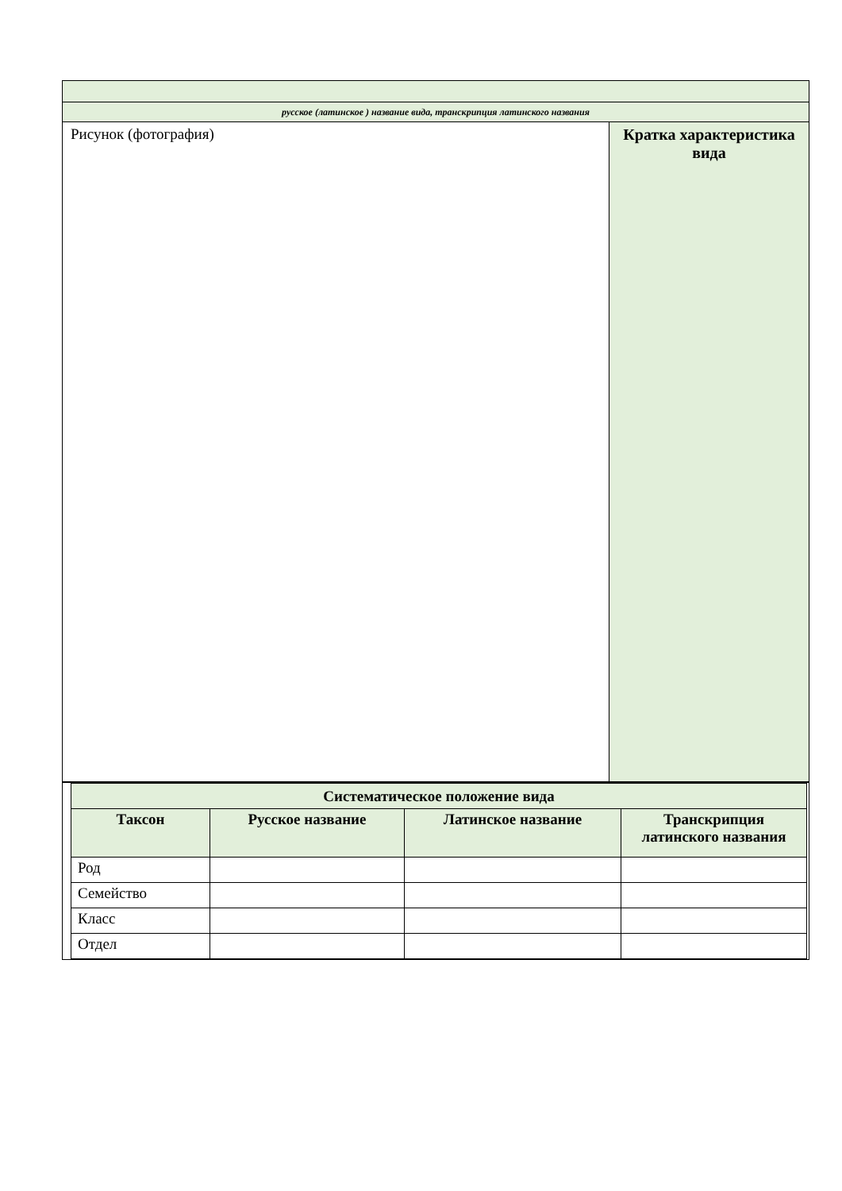| русское (латинское ) название вида, транскрипция латинского названия | |
| Рисунок (фотография) | Кратка характеристика вида |
| / Систематическое положение вида / / / / / --- / --- / --- / --- / / Таксон / Русское название / Латинское название / Транскрипция латинского названия / / Род / / / / / Семейство / / / / / Класс / / / / / Отдел / / / / | |